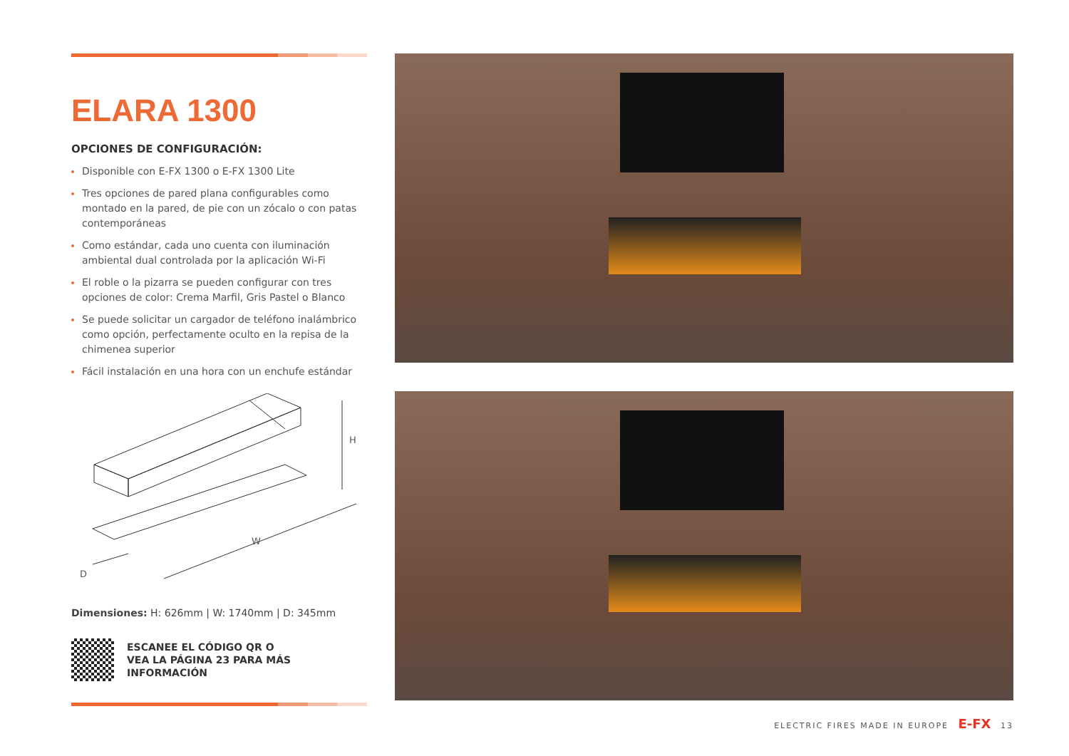ELARA 1300
OPCIONES DE CONFIGURACIÓN:
Disponible con E-FX 1300 o E-FX 1300 Lite
Tres opciones de pared plana configurables como montado en la pared, de pie con un zócalo o con patas contemporáneas
Como estándar, cada uno cuenta con iluminación ambiental dual controlada por la aplicación Wi-Fi
El roble o la pizarra se pueden configurar con tres opciones de color: Crema Marfil, Gris Pastel o Blanco
Se puede solicitar un cargador de teléfono inalámbrico como opción, perfectamente oculto en la repisa de la chimenea superior
Fácil instalación en una hora con un enchufe estándar
H
W
D
Dimensiones: H: 626mm | W: 1740mm | D: 345mm
ESCANEE EL CÓDIGO QR O
VEA LA PÁGINA 23 PARA MÁS
INFORMACIÓN
ELECTRIC FIRES MADE IN EUROPE E-FX 13